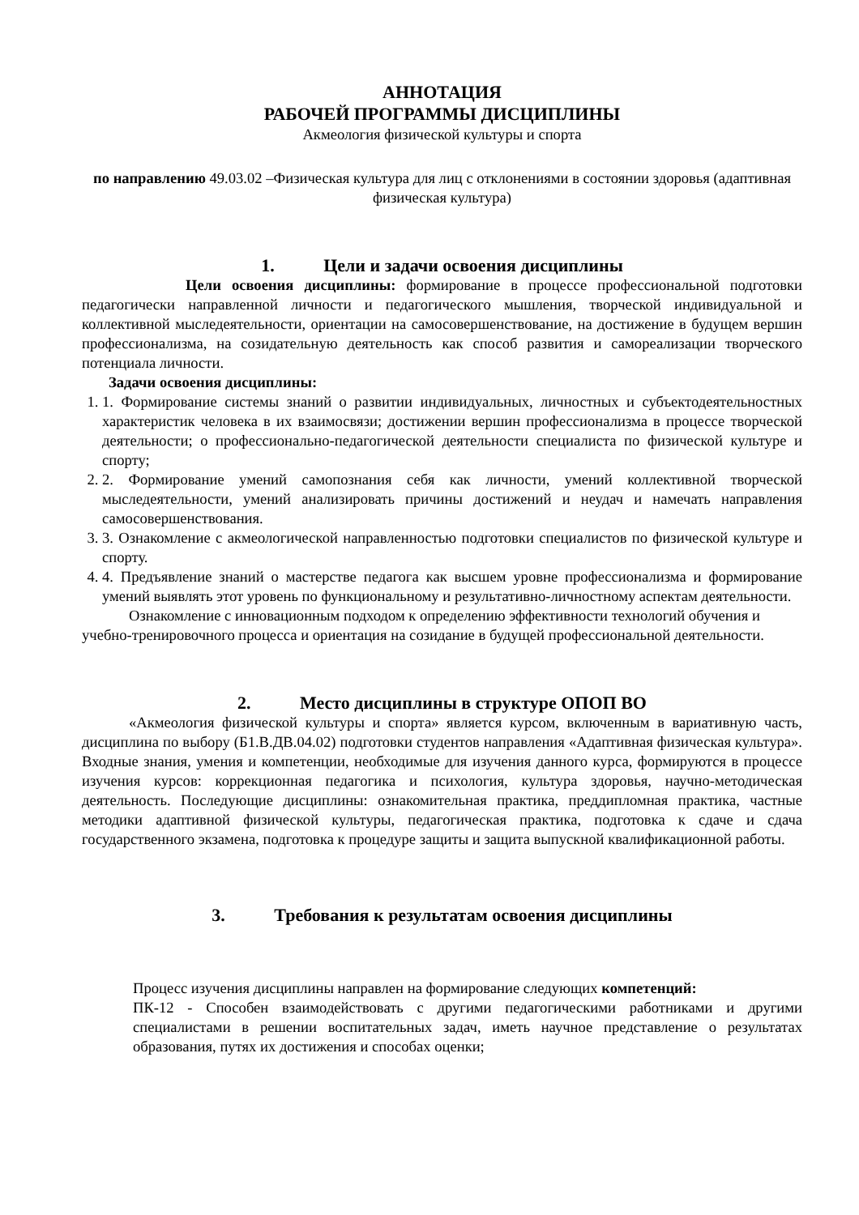АННОТАЦИЯ
РАБОЧЕЙ ПРОГРАММЫ ДИСЦИПЛИНЫ
Акмеология физической культуры и спорта
по направлению 49.03.02 –Физическая культура для лиц с отклонениями в состоянии здоровья (адаптивная физическая культура)
1. Цели и задачи освоения дисциплины
Цели освоения дисциплины: формирование в процессе профессиональной подготовки педагогически направленной личности и педагогического мышления, творческой индивидуальной и коллективной мыследеятельности, ориентации на самосовершенствование, на достижение в будущем вершин профессионализма, на созидательную деятельность как способ развития и самореализации творческого потенциала личности.
Задачи освоения дисциплины:
1. 1. Формирование системы знаний о развитии индивидуальных, личностных и субъектодеятельностных характеристик человека в их взаимосвязи; достижении вершин профессионализма в процессе творческой деятельности; о профессионально-педагогической деятельности специалиста по физической культуре и спорту;
2. 2. Формирование умений самопознания себя как личности, умений коллективной творческой мыследеятельности, умений анализировать причины достижений и неудач и намечать направления самосовершенствования.
3. 3. Ознакомление с акмеологической направленностью подготовки специалистов по физической культуре и спорту.
4. 4. Предъявление знаний о мастерстве педагога как высшем уровне профессионализма и формирование умений выявлять этот уровень по функциональному и результативно-личностному аспектам деятельности.
Ознакомление с инновационным подходом к определению эффективности технологий обучения и учебно-тренировочного процесса и ориентация на созидание в будущей профессиональной деятельности.
2. Место дисциплины в структуре ОПОП ВО
«Акмеология физической культуры и спорта» является курсом, включенным в вариативную часть, дисциплина по выбору (Б1.В.ДВ.04.02) подготовки студентов направления «Адаптивная физическая культура». Входные знания, умения и компетенции, необходимые для изучения данного курса, формируются в процессе изучения курсов: коррекционная педагогика и психология, культура здоровья, научно-методическая деятельность. Последующие дисциплины: ознакомительная практика, преддипломная практика, частные методики адаптивной физической культуры, педагогическая практика, подготовка к сдаче и сдача государственного экзамена, подготовка к процедуре защиты и защита выпускной квалификационной работы.
3. Требования к результатам освоения дисциплины
Процесс изучения дисциплины направлен на формирование следующих компетенций:
ПК-12 - Способен взаимодействовать с другими педагогическими работниками и другими специалистами в решении воспитательных задач, иметь научное представление о результатах образования, путях их достижения и способах оценки;